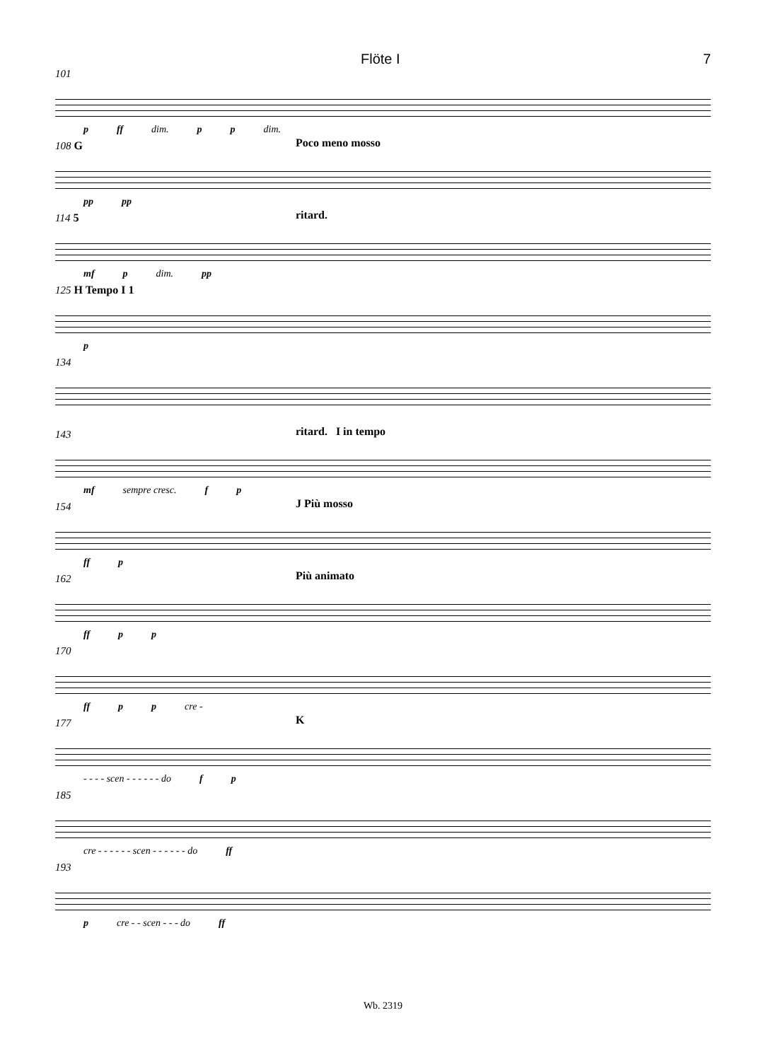Flöte I 7
101
p ff dim. p p dim.
108 Poco meno mosso G
pp pp
114 ritard. 5
mf p dim. pp
125 H Tempo I 1
p
134
143 ritard. I in tempo
mf sempre cresc. f p
154 J Più mosso
ff p
162 Più animato
ff p p
170
ff p p cre -
177 K
- - - - scen - - - - - - do f p
185
cre - - - - - - scen - - - - - - do ff
193
p cre - - scen - - - do ff
Wb. 2319